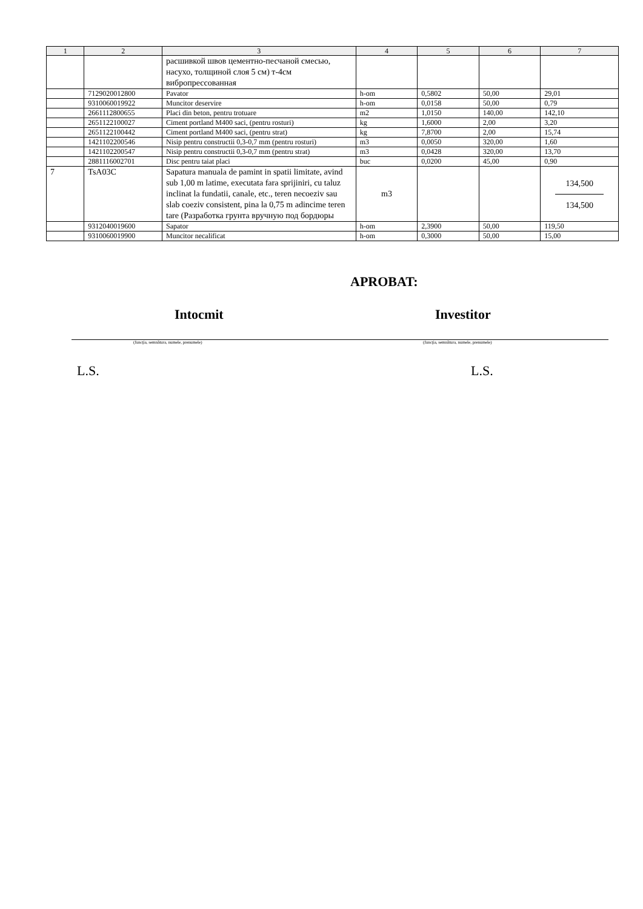| 1 | 2 | 3 | 4 | 5 | 6 | 7 |
| --- | --- | --- | --- | --- | --- | --- |
| | | расшивкой швов цементно-песчаной смесью, насухо, толщиной слоя 5 см) т-4см вибропрессованная | | | | |
| | 7129020012800 | Pavator | h-om | 0,5802 | 50,00 | 29,01 |
| | 9310060019922 | Muncitor deservire | h-om | 0,0158 | 50,00 | 0,79 |
| | 2661112800655 | Placi din beton, pentru trotuare | m2 | 1,0150 | 140,00 | 142,10 |
| | 2651122100027 | Ciment portland M400 saci, (pentru rosturi) | kg | 1,6000 | 2,00 | 3,20 |
| | 2651122100442 | Ciment portland M400 saci, (pentru strat) | kg | 7,8700 | 2,00 | 15,74 |
| | 1421102200546 | Nisip pentru constructii 0,3-0,7 mm (pentru rosturi) | m3 | 0,0050 | 320,00 | 1,60 |
| | 1421102200547 | Nisip pentru constructii 0,3-0,7 mm (pentru strat) | m3 | 0,0428 | 320,00 | 13,70 |
| | 2881116002701 | Disc pentru taiat placi | buc | 0,0200 | 45,00 | 0,90 |
| 7 | TsA03C | Sapatura manuala de pamint in spatii limitate, avind sub 1,00 m latime, executata fara sprijiniri, cu taluz inclinat la fundatii, canale, etc., teren necoeziv sau slab coeziv consistent, pina la 0,75 m adincime teren tare (Разработка грунта вручную под бордюры | m3 | | | 134,500 134,500 |
| | 9312040019600 | Sapator | h-om | 2,3900 | 50,00 | 119,50 |
| | 9310060019900 | Muncitor necalificat | h-om | 0,3000 | 50,00 | 15,00 |
APROBAT:
Intocmit Investitor
(funcţia, semnătura, numele, prenumele) (funcţia, semnătura, numele, prenumele)
L.S. L.S.